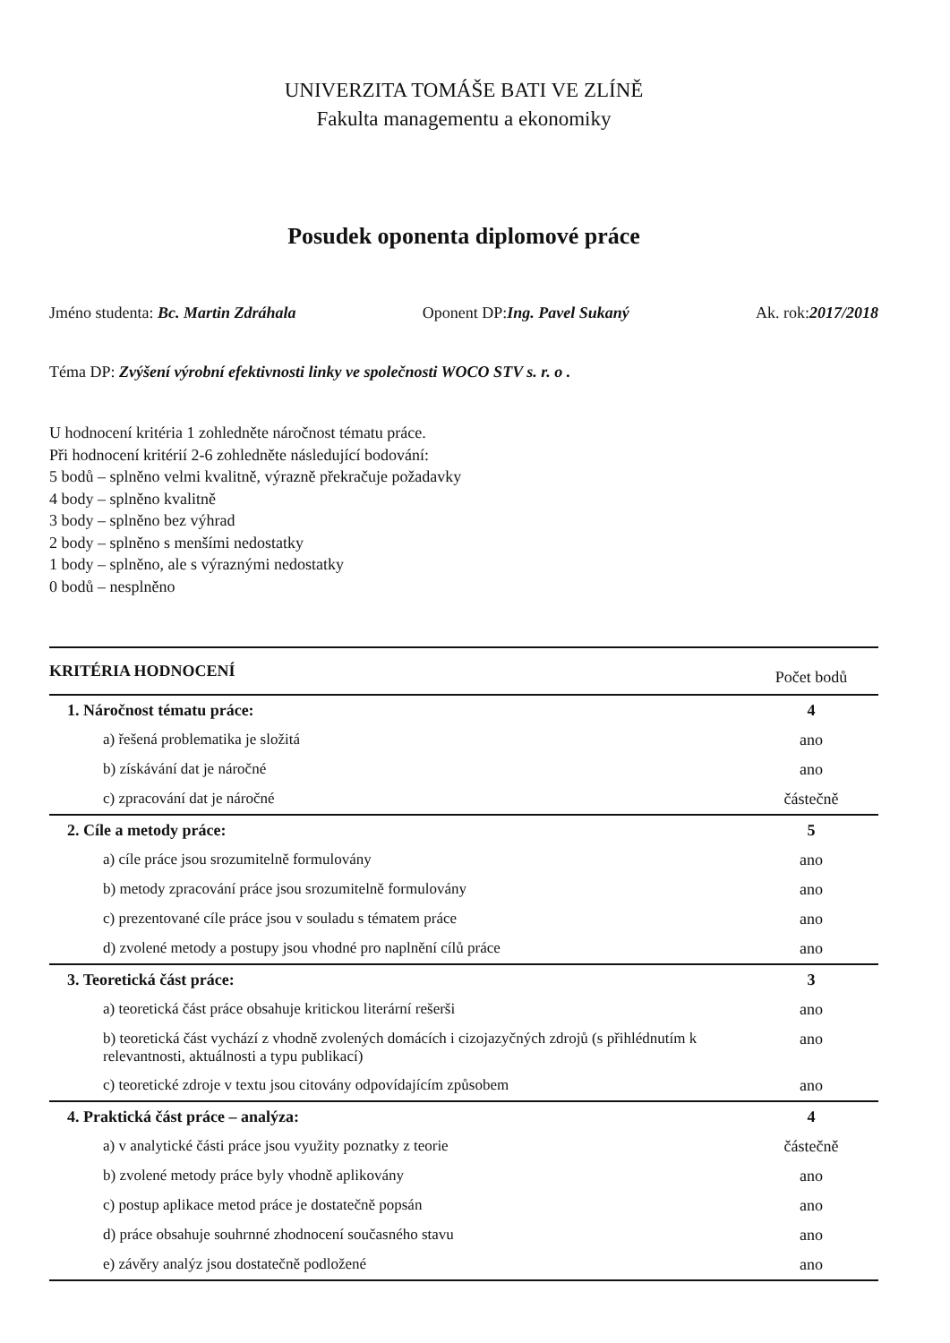UNIVERZITA TOMÁŠE BATI VE ZLÍNĚ
Fakulta managementu a ekonomiky
Posudek oponenta diplomové práce
Jméno studenta: Bc. Martin Zdráhala Oponent DP:Ing. Pavel Sukaný Ak. rok:2017/2018
Téma DP: Zvýšení výrobní efektivnosti linky ve společnosti WOCO STV s. r. o .
U hodnocení kritéria 1 zohledněte náročnost tématu práce.
Při hodnocení kritérií 2-6 zohledněte následující bodování:
5 bodů – splněno velmi kvalitně, výrazně překračuje požadavky
4 body – splněno kvalitně
3 body – splněno bez výhrad
2 body – splněno s menšími nedostatky
1 body – splněno, ale s výraznými nedostatky
0 bodů – nesplněno
| KRITÉRIA HODNOCENÍ | Počet bodů |
| --- | --- |
| 1. Náročnost tématu práce: | 4 |
| a) řešená problematika je složitá | ano |
| b) získávání dat je náročné | ano |
| c) zpracování dat je náročné | částečně |
| 2. Cíle a metody práce: | 5 |
| a) cíle práce jsou srozumitelně formulovány | ano |
| b) metody zpracování práce jsou srozumitelně formulovány | ano |
| c) prezentované cíle práce jsou v souladu s tématem práce | ano |
| d) zvolené metody a postupy jsou vhodné pro naplnění cílů práce | ano |
| 3. Teoretická část práce: | 3 |
| a) teoretická část práce obsahuje kritickou literární rešerši | ano |
| b) teoretická část vychází z vhodně zvolených domácích i cizojazyčných zdrojů (s přihlédnutím k relevantnosti, aktuálnosti a typu publikací) | ano |
| c) teoretické zdroje v textu jsou citovány odpovídajícím způsobem | ano |
| 4. Praktická část práce – analýza: | 4 |
| a) v analytické části práce jsou využity poznatky z teorie | částečně |
| b) zvolené metody práce byly vhodně aplikovány | ano |
| c) postup aplikace metod práce je dostatečně popsán | ano |
| d) práce obsahuje souhrnné zhodnocení současného stavu | ano |
| e) závěry analýz jsou dostatečně podložené | ano |